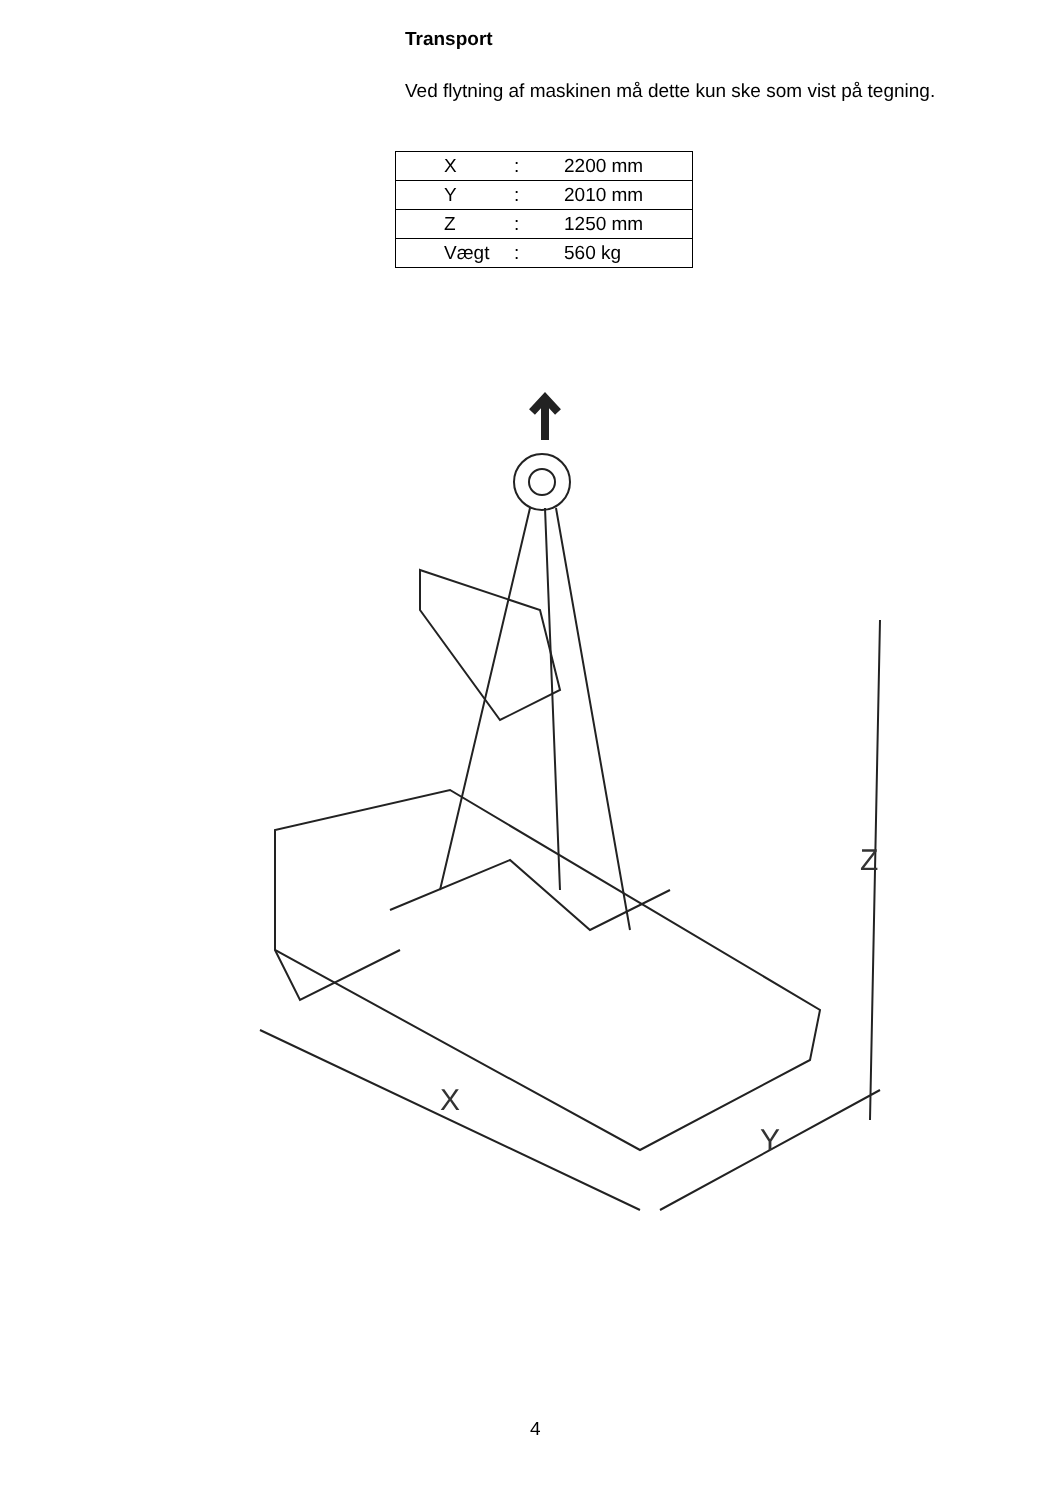Transport
Ved flytning af maskinen må dette kun ske som vist på tegning.
| X | : | 2200 mm |
| Y | : | 2010 mm |
| Z | : | 1250 mm |
| Vægt | : | 560 kg |
Z
X
Y
4